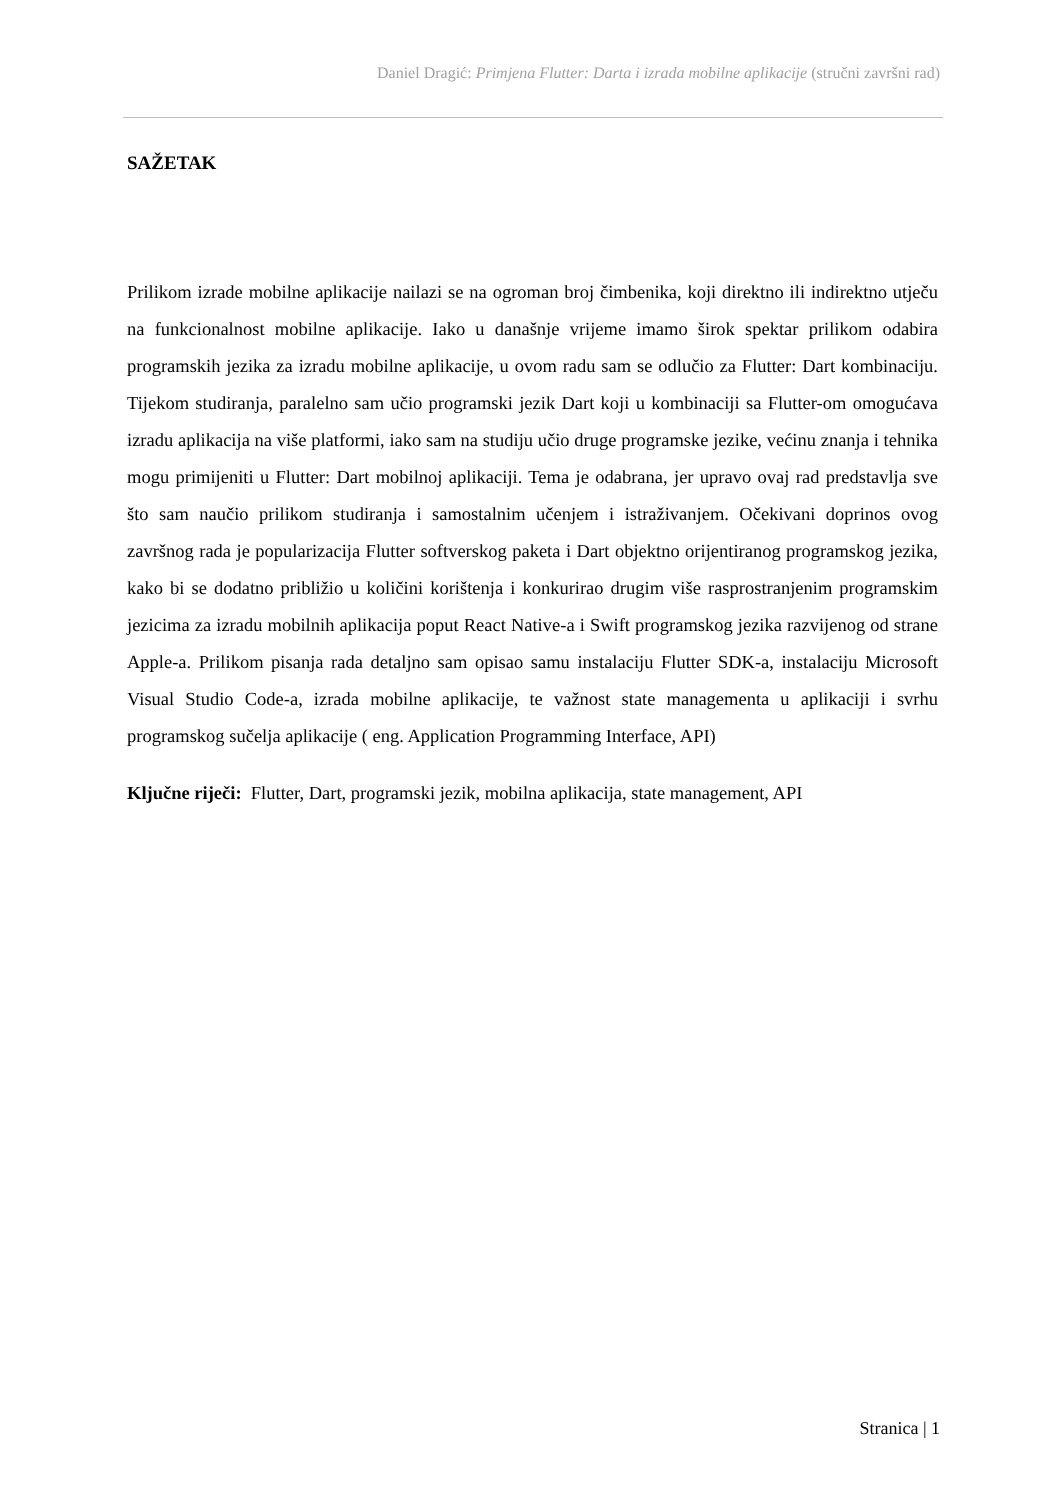Daniel Dragić: Primjena Flutter: Darta i izrada mobilne aplikacije (stručni završni rad)
SAŽETAK
Prilikom izrade mobilne aplikacije nailazi se na ogroman broj čimbenika, koji direktno ili indirektno utječu na funkcionalnost mobilne aplikacije. Iako u današnje vrijeme imamo širok spektar prilikom odabira programskih jezika za izradu mobilne aplikacije, u ovom radu sam se odlučio za Flutter: Dart kombinaciju. Tijekom studiranja, paralelno sam učio programski jezik Dart koji u kombinaciji sa Flutter-om omogućava izradu aplikacija na više platformi, iako sam na studiju učio druge programske jezike, većinu znanja i tehnika mogu primijeniti u Flutter: Dart mobilnoj aplikaciji. Tema je odabrana, jer upravo ovaj rad predstavlja sve što sam naučio prilikom studiranja i samostalnim učenjem i istraživanjem. Očekivani doprinos ovog završnog rada je popularizacija Flutter softverskog paketa i Dart objektno orijentiranog programskog jezika, kako bi se dodatno približio u količini korištenja i konkurirao drugim više rasprostranjenim programskim jezicima za izradu mobilnih aplikacija poput React Native-a i Swift programskog jezika razvijenog od strane Apple-a. Prilikom pisanja rada detaljno sam opisao samu instalaciju Flutter SDK-a, instalaciju Microsoft Visual Studio Code-a, izrada mobilne aplikacije, te važnost state managementa u aplikaciji i svrhu programskog sučelja aplikacije ( eng. Application Programming Interface, API)
Ključne riječi: Flutter, Dart, programski jezik, mobilna aplikacija, state management, API
Stranica | 1